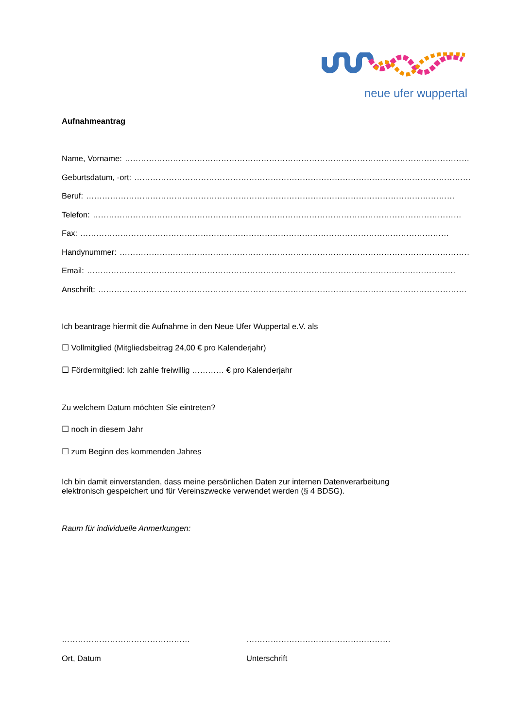neue ufer wuppertal
Aufnahmeantrag
Name, Vorname: …………………………………………………………………………………………………………………………
Geburtsdatum, -ort: …………………………………………………………………………………………………………………………
Beruf: …………………………………………………………………………………………………………………………
Telefon: …………………………………………………………………………………………………………………………
Fax: …………………………………………………………………………………………………………………………
Handynummer: …………………………………………………………………………………………………………………………
Email: …………………………………………………………………………………………………………………………
Anschrift: …………………………………………………………………………………………………………………………
Ich beantrage hiermit die Aufnahme in den Neue Ufer Wuppertal e.V. als
☐ Vollmitglied (Mitgliedsbeitrag 24,00 € pro Kalenderjahr)
☐ Fördermitglied: Ich zahle freiwillig ………… € pro Kalenderjahr
Zu welchem Datum möchten Sie eintreten?
☐ noch in diesem Jahr
☐ zum Beginn des kommenden Jahres
Ich bin damit einverstanden, dass meine persönlichen Daten zur internen Datenverarbeitung
elektronisch gespeichert und für Vereinszwecke verwendet werden (§ 4 BDSG).
Raum für individuelle Anmerkungen:
………………………………………… ………………………………………………
Ort, Datum Unterschrift